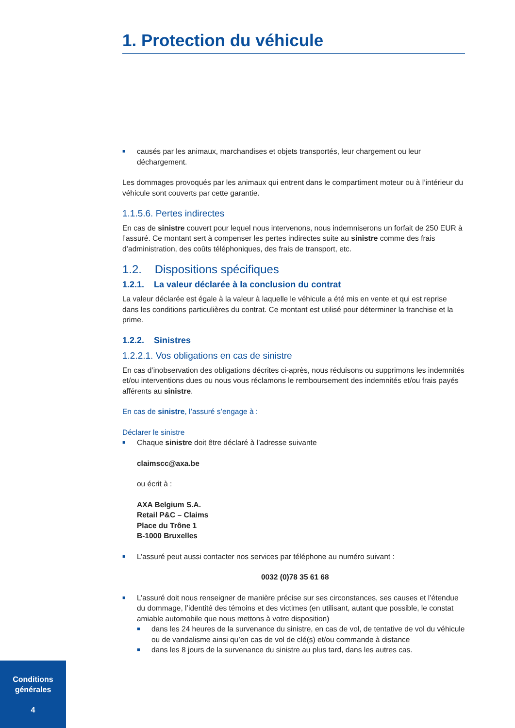1. Protection du véhicule
■
causés par les animaux, marchandises et objets transportés, leur chargement ou leur déchargement.
Les dommages provoqués par les animaux qui entrent dans le compartiment moteur ou à l’intérieur du véhicule sont couverts par cette garantie.
1.1.5.6. Pertes indirectes
En cas de sinistre couvert pour lequel nous intervenons, nous indemniserons un forfait de 250 EUR à l’assuré. Ce montant sert à compenser les pertes indirectes suite au sinistre comme des frais d’administration, des coûts téléphoniques, des frais de transport, etc.
1.2. Dispositions spécifiques
1.2.1. La valeur déclarée à la conclusion du contrat
La valeur déclarée est égale à la valeur à laquelle le véhicule a été mis en vente et qui est reprise dans les conditions particulières du contrat. Ce montant est utilisé pour déterminer la franchise et la prime.
1.2.2. Sinistres
1.2.2.1. Vos obligations en cas de sinistre
En cas d’inobservation des obligations décrites ci-après, nous réduisons ou supprimons les indemnités et/ou interventions dues ou nous vous réclamons le remboursement des indemnités et/ou frais payés afférents au sinistre.
En cas de sinistre, l’assuré s’engage à :
Déclarer le sinistre
■
Chaque sinistre doit être déclaré à l’adresse suivante
claimscc@axa.be
ou écrit à :
AXA Belgium S.A.
Retail P&C – Claims
Place du Trône 1
B-1000 Bruxelles
■
L’assuré peut aussi contacter nos services par téléphone au numéro suivant :
0032 (0)78 35 61 68
■
L’assuré doit nous renseigner de manière précise sur ses circonstances, ses causes et l’étendue du dommage, l’identité des témoins et des victimes (en utilisant, autant que possible, le constat amiable automobile que nous mettons à votre disposition)
■
dans les 24 heures de la survenance du sinistre, en cas de vol, de tentative de vol du véhicule ou de vandalisme ainsi qu’en cas de vol de clé(s) et/ou commande à distance
■
dans les 8 jours de la survenance du sinistre au plus tard, dans les autres cas.
Conditions
générales
4